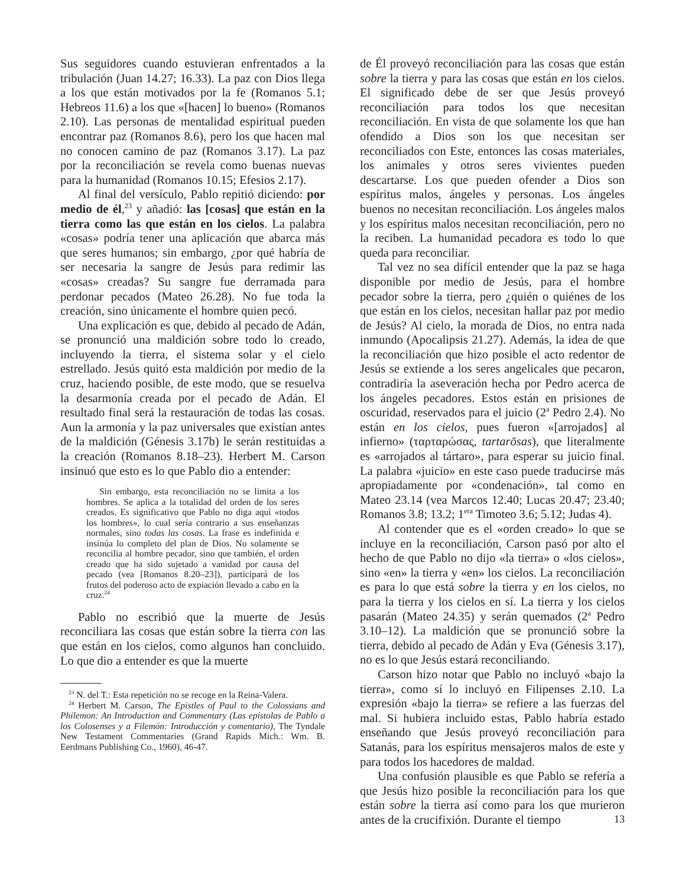Sus seguidores cuando estuvieran enfrentados a la tribulación (Juan 14.27; 16.33). La paz con Dios llega a los que están motivados por la fe (Romanos 5.1; Hebreos 11.6) a los que «[hacen] lo bueno» (Romanos 2.10). Las personas de mentalidad espiritual pueden encontrar paz (Romanos 8.6), pero los que hacen mal no conocen camino de paz (Romanos 3.17). La paz por la reconciliación se revela como buenas nuevas para la humanidad (Romanos 10.15; Efesios 2.17).
Al final del versículo, Pablo repitió diciendo: por medio de él,<sup>23</sup> y añadió: las [cosas] que están en la tierra como las que están en los cielos. La palabra «cosas» podría tener una aplicación que abarca más que seres humanos; sin embargo, ¿por qué habría de ser necesaria la sangre de Jesús para redimir las «cosas» creadas? Su sangre fue derramada para perdonar pecados (Mateo 26.28). No fue toda la creación, sino únicamente el hombre quien pecó.
Una explicación es que, debido al pecado de Adán, se pronunció una maldición sobre todo lo creado, incluyendo la tierra, el sistema solar y el cielo estrellado. Jesús quitó esta maldición por medio de la cruz, haciendo posible, de este modo, que se resuelva la desarmonía creada por el pecado de Adán. El resultado final será la restauración de todas las cosas. Aun la armonía y la paz universales que existían antes de la maldición (Génesis 3.17b) le serán restituidas a la creación (Romanos 8.18–23). Herbert M. Carson insinuó que esto es lo que Pablo dio a entender:
Sin embargo, esta reconciliación no se limita a los hombres. Se aplica a la totalidad del orden de los seres creados. Es significativo que Pablo no diga aquí «todos los hombres», lo cual sería contrario a sus enseñanzas normales, sino todas las cosas. La frase es indefinida e insinúa lo completo del plan de Dios. No solamente se reconcilia al hombre pecador, sino que también, el orden creado que ha sido sujetado a vanidad por causa del pecado (vea [Romanos 8.20–23]), participará de los frutos del poderoso acto de expiación llevado a cabo en la cruz.<sup>24</sup>
Pablo no escribió que la muerte de Jesús reconciliara las cosas que están sobre la tierra con las que están en los cielos, como algunos han concluido. Lo que dio a entender es que la muerte
<sup>23</sup> N. del T.: Esta repetición no se recoge en la Reina-Valera.
<sup>24</sup> Herbert M. Carson, The Epistles of Paul to the Colossians and Philemon: An Introduction and Commentary (Las epístolas de Pablo a los Colosenses y a Filemón: Introducción y comentario), The Tyndale New Testament Commentaries (Grand Rapids Mich.: Wm. B. Eerdmans Publishing Co., 1960), 46-47.
de Él proveyó reconciliación para las cosas que están sobre la tierra y para las cosas que están en los cielos. El significado debe de ser que Jesús proveyó reconciliación para todos los que necesitan reconciliación. En vista de que solamente los que han ofendido a Dios son los que necesitan ser reconciliados con Este, entonces las cosas materiales, los animales y otros seres vivientes pueden descartarse. Los que pueden ofender a Dios son espíritus malos, ángeles y personas. Los ángeles buenos no necesitan reconciliación. Los ángeles malos y los espíritus malos necesitan reconciliación, pero no la reciben. La humanidad pecadora es todo lo que queda para reconciliar.
Tal vez no sea difícil entender que la paz se haga disponible por medio de Jesús, para el hombre pecador sobre la tierra, pero ¿quién o quiénes de los que están en los cielos, necesitan hallar paz por medio de Jesús? Al cielo, la morada de Dios, no entra nada inmundo (Apocalipsis 21.27). Además, la idea de que la reconciliación que hizo posible el acto redentor de Jesús se extiende a los seres angelicales que pecaron, contradiría la aseveración hecha por Pedro acerca de los ángeles pecadores. Estos están en prisiones de oscuridad, reservados para el juicio (2<sup>a</sup> Pedro 2.4). No están en los cielos, pues fueron «[arrojados] al infierno» (ταρταρώσας, tartarōsas), que literalmente es «arrojados al tártaro», para esperar su juicio final. La palabra «juicio» en este caso puede traducirse más apropiadamente por «condenación», tal como en Mateo 23.14 (vea Marcos 12.40; Lucas 20.47; 23.40; Romanos 3.8; 13.2; 1<sup>era</sup> Timoteo 3.6; 5.12; Judas 4).
Al contender que es el «orden creado» lo que se incluye en la reconciliación, Carson pasó por alto el hecho de que Pablo no dijo «la tierra» o «los cielos», sino «en» la tierra y «en» los cielos. La reconciliación es para lo que está sobre la tierra y en los cielos, no para la tierra y los cielos en sí. La tierra y los cielos pasarán (Mateo 24.35) y serán quemados (2<sup>a</sup> Pedro 3.10–12). La maldición que se pronunció sobre la tierra, debido al pecado de Adán y Eva (Génesis 3.17), no es lo que Jesús estará reconciliando.
Carson hizo notar que Pablo no incluyó «bajo la tierra», como sí lo incluyó en Filipenses 2.10. La expresión «bajo la tierra» se refiere a las fuerzas del mal. Si hubiera incluido estas, Pablo habría estado enseñando que Jesús proveyó reconciliación para Satanás, para los espíritus mensajeros malos de este y para todos los hacedores de maldad.
Una confusión plausible es que Pablo se refería a que Jesús hizo posible la reconciliación para los que están sobre la tierra así como para los que murieron antes de la crucifixión. Durante el tiempo
13